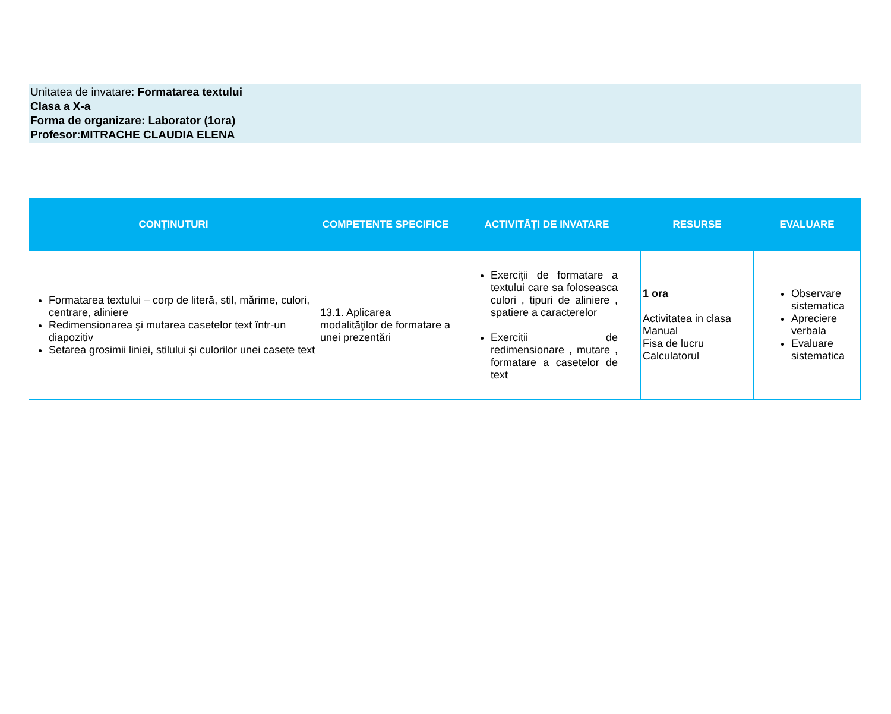Unitatea de invatare: Formatarea textului
Clasa a X-a
Forma de organizare: Laborator (1ora)
Profesor:MITRACHE CLAUDIA ELENA
| CONŢINUTURI | COMPETENTE SPECIFICE | ACTIVITĂŢI DE INVATARE | RESURSE | EVALUARE |
| --- | --- | --- | --- | --- |
| Formatarea textului – corp de literă, stil, mărime, culori, centrare, aliniere Redimensionarea şi mutarea casetelor text într-un diapozitiv Setarea grosimii liniei, stilului şi culorilor unei casete text | 13.1. Aplicarea modalităţilor de formatare a unei prezentări | Exerciţii de formatare a textului care sa foloseasca culori , tipuri de aliniere , spatiere a caracterelor Exercitii de redimensionare , mutare , formatare a casetelor de text | 1 ora Activitatea in clasa Manual Fisa de lucru Calculatorul | Observare sistematica Apreciere verbala Evaluare sistematica |